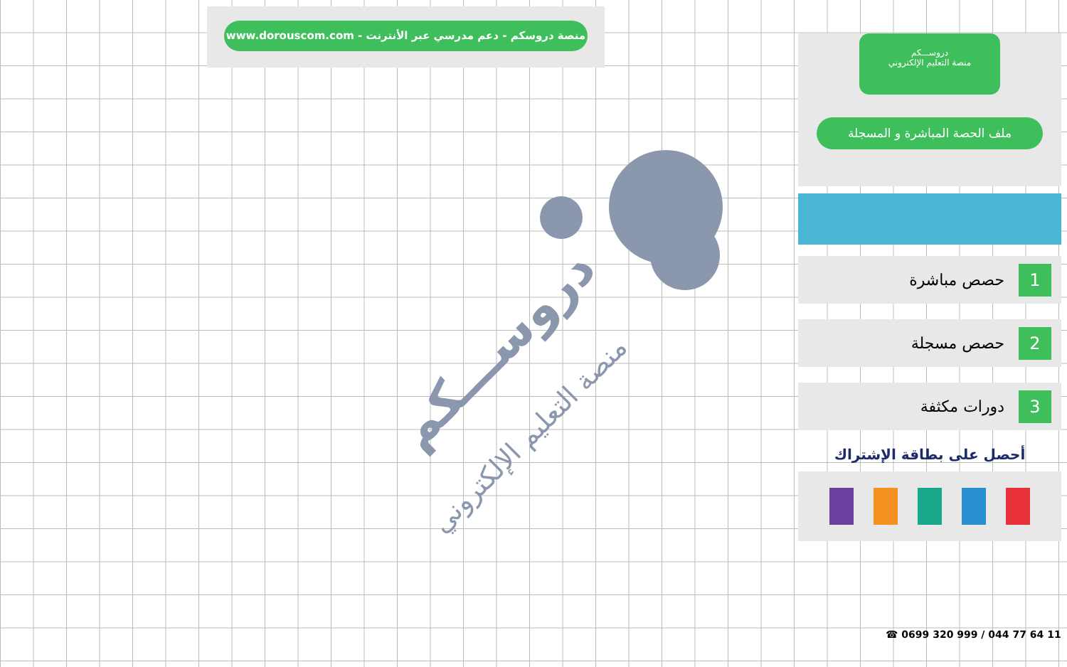www.dorouscom.com - منصة دروسكم - دعم مدرسي عبر الأنترنت
دروســـكم
منصة التعليم الإلكتروني
دروســـكم
منصة التعليم الإلكتروني
ملف الحصة المباشرة و المسجلة
1
حصص مباشرة
2
حصص مسجلة
3
دورات مكثفة
أحصل على بطاقة الإشتراك
☎ 0699 320 999 / 044 77 64 11